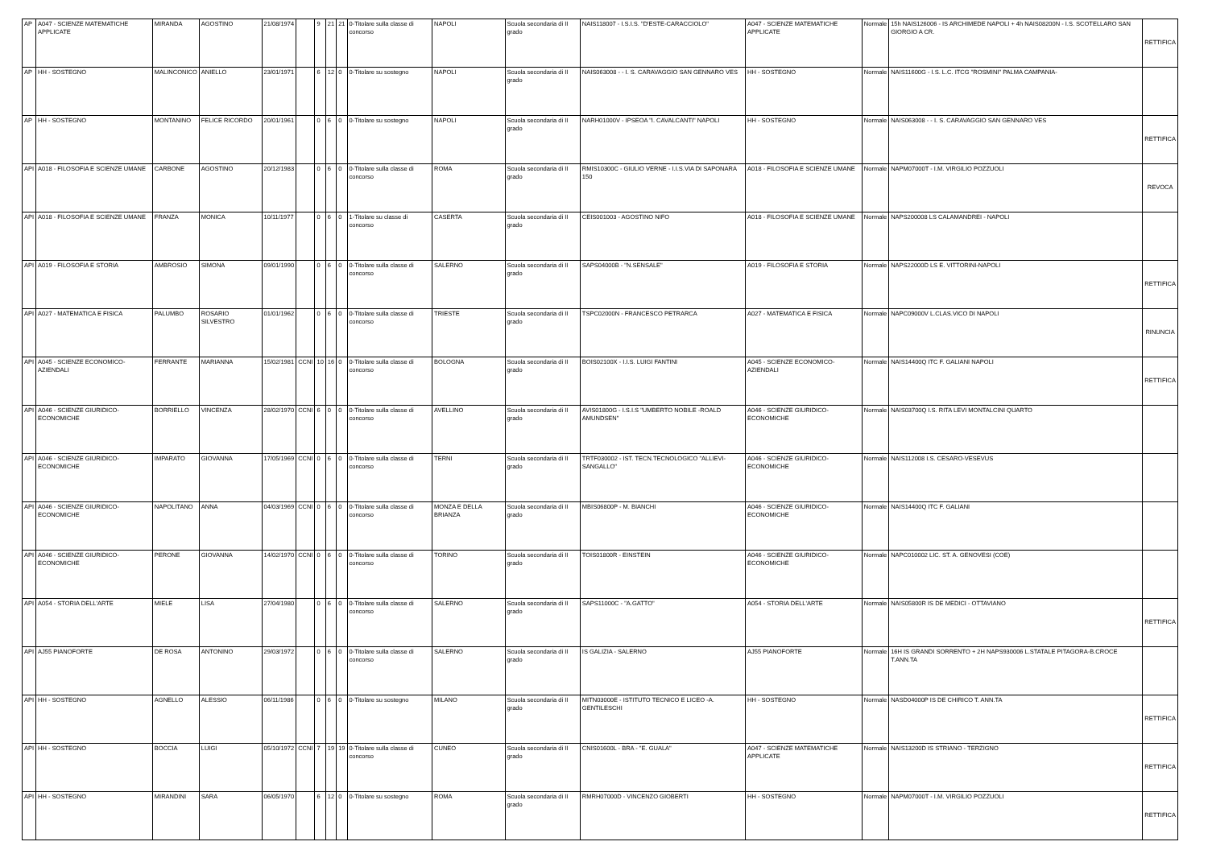| AP | A047 - SCIENZE MATEMATICHE APPLICATE | MIRANDA | AGOSTINO | 21/08/1974 | | 9 | 21 | 21 | 0-Titolare sulla classe di concorso | NAPOLI | Scuola secondaria di II grado | NAIS118007 - I.S.I.S. "D'ESTE-CARACCIOLO" | A047 - SCIENZE MATEMATICHE APPLICATE | Normale | 15h NAIS126006 - IS ARCHIMEDE NAPOLI + 4h NAIS08200N - I.S. SCOTELLARO SAN GIORGIO A CR. | RETTIFICA |
| AP | HH - SOSTEGNO | MALINCONICO | ANIELLO | 23/01/1971 | | 6 | 12 | 0 | 0-Titolare su sostegno | NAPOLI | Scuola secondaria di II grado | NAIS063008 - - I. S. CARAVAGGIO SAN GENNARO VES | HH - SOSTEGNO | Normale | NAIS11600G - I.S. L.C. ITCG "ROSMINI" PALMA CAMPANIA- | |
| AP | HH - SOSTEGNO | MONTANINO | FELICE RICORDO | 20/01/1961 | | 0 | 6 | 0 | 0-Titolare su sostegno | NAPOLI | Scuola secondaria di II grado | NARH01000V - IPSEOA "I. CAVALCANTI" NAPOLI | HH - SOSTEGNO | Normale | NAIS063008 - - I. S. CARAVAGGIO SAN GENNARO VES | RETTIFICA |
| API | A018 - FILOSOFIA E SCIENZE UMANE | CARBONE | AGOSTINO | 20/12/1983 | | 0 | 6 | 0 | 0-Titolare sulla classe di concorso | ROMA | Scuola secondaria di II grado | RMIS10300C - GIULIO VERNE - I.I.S.VIA DI SAPONARA 150 | A018 - FILOSOFIA E SCIENZE UMANE | Normale | NAPM07000T - I.M. VIRGILIO POZZUOLI | REVOCA |
| API | A018 - FILOSOFIA E SCIENZE UMANE | FRANZA | MONICA | 10/11/1977 | | 0 | 6 | 0 | 1-Titolare su classe di concorso | CASERTA | Scuola secondaria di II grado | CEIS001003 - AGOSTINO NIFO | A018 - FILOSOFIA E SCIENZE UMANE | Normale | NAPS200008 LS CALAMANDREI - NAPOLI | |
| API | A019 - FILOSOFIA E STORIA | AMBROSIO | SIMONA | 09/01/1990 | | 0 | 6 | 0 | 0-Titolare sulla classe di concorso | SALERNO | Scuola secondaria di II grado | SAPS04000B - "N.SENSALE" | A019 - FILOSOFIA E STORIA | Normale | NAPS22000D LS E. VITTORINI-NAPOLI | RETTIFICA |
| API | A027 - MATEMATICA E FISICA | PALUMBO | ROSARIO SILVESTRO | 01/01/1962 | | 0 | 6 | 0 | 0-Titolare sulla classe di concorso | TRIESTE | Scuola secondaria di II grado | TSPC02000N - FRANCESCO PETRARCA | A027 - MATEMATICA E FISICA | Normale | NAPC09000V L.CLAS.VICO DI NAPOLI | RINUNCIA |
| API | A045 - SCIENZE ECONOMICO-AZIENDALI | FERRANTE | MARIANNA | 15/02/1981 | CCNI | 10 | 16 | 0 | 0-Titolare sulla classe di concorso | BOLOGNA | Scuola secondaria di II grado | BOIS02100X - I.I.S. LUIGI FANTINI | A045 - SCIENZE ECONOMICO-AZIENDALI | Normale | NAIS14400Q ITC F. GALIANI NAPOLI | RETTIFICA |
| API | A046 - SCIENZE GIURIDICO-ECONOMICHE | BORRIELLO | VINCENZA | 28/02/1970 | CCNI | 6 | 0 | 0 | 0-Titolare sulla classe di concorso | AVELLINO | Scuola secondaria di II grado | AVIS01800G - I.S.I.S "UMBERTO NOBILE -ROALD AMUNDSEN" | A046 - SCIENZE GIURIDICO-ECONOMICHE | Normale | NAIS03700Q I.S. RITA LEVI MONTALCINI QUARTO | |
| API | A046 - SCIENZE GIURIDICO-ECONOMICHE | IMPARATO | GIOVANNA | 17/05/1969 | CCNI | 0 | 6 | 0 | 0-Titolare sulla classe di concorso | TERNI | Scuola secondaria di II grado | TRTF030002 - IST. TECN.TECNOLOGICO "ALLIEVI-SANGALLO" | A046 - SCIENZE GIURIDICO-ECONOMICHE | Normale | NAIS112008 I.S. CESARO-VESEVUS | |
| API | A046 - SCIENZE GIURIDICO-ECONOMICHE | NAPOLITANO | ANNA | 04/03/1969 | CCNI | 0 | 6 | 0 | 0-Titolare sulla classe di concorso | MONZA E DELLA BRIANZA | Scuola secondaria di II grado | MBIS06800P - M. BIANCHI | A046 - SCIENZE GIURIDICO-ECONOMICHE | Normale | NAIS14400Q ITC F. GALIANI | |
| API | A046 - SCIENZE GIURIDICO-ECONOMICHE | PERONE | GIOVANNA | 14/02/1970 | CCNI | 0 | 6 | 0 | 0-Titolare sulla classe di concorso | TORINO | Scuola secondaria di II grado | TOIS01800R - EINSTEIN | A046 - SCIENZE GIURIDICO-ECONOMICHE | Normale | NAPC010002 LIC. ST. A. GENOVESI (COE) | |
| API | A054 - STORIA DELL'ARTE | MIELE | LISA | 27/04/1980 | | 0 | 6 | 0 | 0-Titolare sulla classe di concorso | SALERNO | Scuola secondaria di II grado | SAPS11000C - "A.GATTO" | A054 - STORIA DELL'ARTE | Normale | NAIS05800R IS DE MEDICI - OTTAVIANO | RETTIFICA |
| API | AJ55 PIANOFORTE | DE ROSA | ANTONINO | 29/03/1972 | | 0 | 6 | 0 | 0-Titolare sulla classe di concorso | SALERNO | Scuola secondaria di II grado | IS GALIZIA - SALERNO | AJ55 PIANOFORTE | Normale | 16H IS GRANDI SORRENTO + 2H NAPS930006 L.STATALE PITAGORA-B.CROCE T.ANN.TA | |
| API | HH - SOSTEGNO | AGNELLO | ALESSIO | 06/11/1986 | | 0 | 6 | 0 | 0-Titolare su sostegno | MILANO | Scuola secondaria di II grado | MITN03000E - ISTITUTO TECNICO E LICEO -A. GENTILESCHI | HH - SOSTEGNO | Normale | NASD04000P IS DE CHIRICO T. ANN.TA | RETTIFICA |
| API | HH - SOSTEGNO | BOCCIA | LUIGI | 05/10/1972 | CCNI | 7 | 19 | 19 | 0-Titolare sulla classe di concorso | CUNEO | Scuola secondaria di II grado | CNIS01600L - BRA - "E. GUALA" | A047 - SCIENZE MATEMATICHE APPLICATE | Normale | NAIS13200D IS STRIANO - TERZIGNO | RETTIFICA |
| API | HH - SOSTEGNO | MIRANDINI | SARA | 06/05/1970 | | 6 | 12 | 0 | 0-Titolare su sostegno | ROMA | Scuola secondaria di II grado | RMRH07000D - VINCENZO GIOBERTI | HH - SOSTEGNO | Normale | NAPM07000T - I.M. VIRGILIO POZZUOLI | RETTIFICA |